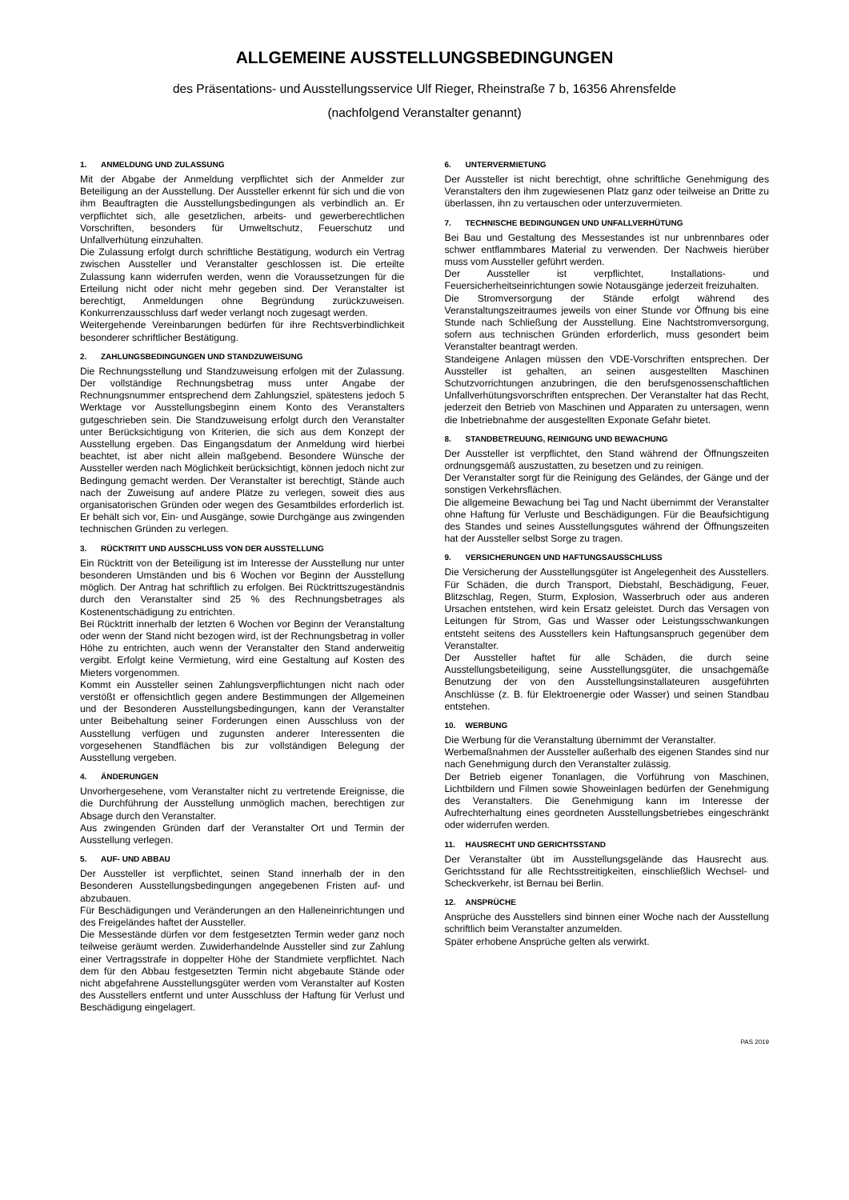ALLGEMEINE AUSSTELLUNGSBEDINGUNGEN
des Präsentations- und Ausstellungsservice Ulf Rieger, Rheinstraße 7 b, 16356 Ahrensfelde
(nachfolgend Veranstalter genannt)
1. ANMELDUNG UND ZULASSUNG
Mit der Abgabe der Anmeldung verpflichtet sich der Anmelder zur Beteiligung an der Ausstellung. Der Aussteller erkennt für sich und die von ihm Beauftragten die Ausstellungsbedingungen als verbindlich an. Er verpflichtet sich, alle gesetzlichen, arbeits- und gewerberechtlichen Vorschriften, besonders für Umweltschutz, Feuerschutz und Unfallverhütung einzuhalten.
Die Zulassung erfolgt durch schriftliche Bestätigung, wodurch ein Vertrag zwischen Aussteller und Veranstalter geschlossen ist. Die erteilte Zulassung kann widerrufen werden, wenn die Voraussetzungen für die Erteilung nicht oder nicht mehr gegeben sind. Der Veranstalter ist berechtigt, Anmeldungen ohne Begründung zurückzuweisen. Konkurrenzausschluss darf weder verlangt noch zugesagt werden.
Weitergehende Vereinbarungen bedürfen für ihre Rechtsverbindlichkeit besonderer schriftlicher Bestätigung.
2. ZAHLUNGSBEDINGUNGEN UND STANDZUWEISUNG
Die Rechnungsstellung und Standzuweisung erfolgen mit der Zulassung. Der vollständige Rechnungsbetrag muss unter Angabe der Rechnungsnummer entsprechend dem Zahlungsziel, spätestens jedoch 5 Werktage vor Ausstellungsbeginn einem Konto des Veranstalters gutgeschrieben sein. Die Standzuweisung erfolgt durch den Veranstalter unter Berücksichtigung von Kriterien, die sich aus dem Konzept der Ausstellung ergeben. Das Eingangsdatum der Anmeldung wird hierbei beachtet, ist aber nicht allein maßgebend. Besondere Wünsche der Aussteller werden nach Möglichkeit berücksichtigt, können jedoch nicht zur Bedingung gemacht werden. Der Veranstalter ist berechtigt, Stände auch nach der Zuweisung auf andere Plätze zu verlegen, soweit dies aus organisatorischen Gründen oder wegen des Gesamtbildes erforderlich ist. Er behält sich vor, Ein- und Ausgänge, sowie Durchgänge aus zwingenden technischen Gründen zu verlegen.
3. RÜCKTRITT UND AUSSCHLUSS VON DER AUSSTELLUNG
Ein Rücktritt von der Beteiligung ist im Interesse der Ausstellung nur unter besonderen Umständen und bis 6 Wochen vor Beginn der Ausstellung möglich. Der Antrag hat schriftlich zu erfolgen. Bei Rücktrittszugeständnis durch den Veranstalter sind 25 % des Rechnungsbetrages als Kostenentschädigung zu entrichten.
Bei Rücktritt innerhalb der letzten 6 Wochen vor Beginn der Veranstaltung oder wenn der Stand nicht bezogen wird, ist der Rechnungsbetrag in voller Höhe zu entrichten, auch wenn der Veranstalter den Stand anderweitig vergibt. Erfolgt keine Vermietung, wird eine Gestaltung auf Kosten des Mieters vorgenommen.
Kommt ein Aussteller seinen Zahlungsverpflichtungen nicht nach oder verstößt er offensichtlich gegen andere Bestimmungen der Allgemeinen und der Besonderen Ausstellungsbedingungen, kann der Veranstalter unter Beibehaltung seiner Forderungen einen Ausschluss von der Ausstellung verfügen und zugunsten anderer Interessenten die vorgesehenen Standflächen bis zur vollständigen Belegung der Ausstellung vergeben.
4. ÄNDERUNGEN
Unvorhergesehene, vom Veranstalter nicht zu vertretende Ereignisse, die die Durchführung der Ausstellung unmöglich machen, berechtigen zur Absage durch den Veranstalter.
Aus zwingenden Gründen darf der Veranstalter Ort und Termin der Ausstellung verlegen.
5. AUF- UND ABBAU
Der Aussteller ist verpflichtet, seinen Stand innerhalb der in den Besonderen Ausstellungsbedingungen angegebenen Fristen auf- und abzubauen.
Für Beschädigungen und Veränderungen an den Halleneinrichtungen und des Freigeländes haftet der Aussteller.
Die Messestände dürfen vor dem festgesetzten Termin weder ganz noch teilweise geräumt werden. Zuwiderhandelnde Aussteller sind zur Zahlung einer Vertragsstrafe in doppelter Höhe der Standmiete verpflichtet. Nach dem für den Abbau festgesetzten Termin nicht abgebaute Stände oder nicht abgefahrene Ausstellungsgüter werden vom Veranstalter auf Kosten des Ausstellers entfernt und unter Ausschluss der Haftung für Verlust und Beschädigung eingelagert.
6. UNTERVERMIETUNG
Der Aussteller ist nicht berechtigt, ohne schriftliche Genehmigung des Veranstalters den ihm zugewiesenen Platz ganz oder teilweise an Dritte zu überlassen, ihn zu vertauschen oder unterzuvermieten.
7. TECHNISCHE BEDINGUNGEN UND UNFALLVERHÜTUNG
Bei Bau und Gestaltung des Messestandes ist nur unbrennbares oder schwer entflammbares Material zu verwenden. Der Nachweis hierüber muss vom Aussteller geführt werden.
Der Aussteller ist verpflichtet, Installations- und Feuersicherheitseinrichtungen sowie Notausgänge jederzeit freizuhalten.
Die Stromversorgung der Stände erfolgt während des Veranstaltungszeitraumes jeweils von einer Stunde vor Öffnung bis eine Stunde nach Schließung der Ausstellung. Eine Nachtstromversorgung, sofern aus technischen Gründen erforderlich, muss gesondert beim Veranstalter beantragt werden.
Standeigene Anlagen müssen den VDE-Vorschriften entsprechen. Der Aussteller ist gehalten, an seinen ausgestellten Maschinen Schutzvorrichtungen anzubringen, die den berufsgenossenschaftlichen Unfallverhütungsvorschriften entsprechen. Der Veranstalter hat das Recht, jederzeit den Betrieb von Maschinen und Apparaten zu untersagen, wenn die Inbetriebnahme der ausgestellten Exponate Gefahr bietet.
8. STANDBETREUUNG, REINIGUNG UND BEWACHUNG
Der Aussteller ist verpflichtet, den Stand während der Öffnungszeiten ordnungsgemäß auszustatten, zu besetzen und zu reinigen.
Der Veranstalter sorgt für die Reinigung des Geländes, der Gänge und der sonstigen Verkehrsflächen.
Die allgemeine Bewachung bei Tag und Nacht übernimmt der Veranstalter ohne Haftung für Verluste und Beschädigungen. Für die Beaufsichtigung des Standes und seines Ausstellungsgutes während der Öffnungszeiten hat der Aussteller selbst Sorge zu tragen.
9. VERSICHERUNGEN UND HAFTUNGSAUSSCHLUSS
Die Versicherung der Ausstellungsgüter ist Angelegenheit des Ausstellers. Für Schäden, die durch Transport, Diebstahl, Beschädigung, Feuer, Blitzschlag, Regen, Sturm, Explosion, Wasserbruch oder aus anderen Ursachen entstehen, wird kein Ersatz geleistet. Durch das Versagen von Leitungen für Strom, Gas und Wasser oder Leistungsschwankungen entsteht seitens des Ausstellers kein Haftungsanspruch gegenüber dem Veranstalter.
Der Aussteller haftet für alle Schäden, die durch seine Ausstellungsbeteiligung, seine Ausstellungsgüter, die unsachgemäße Benutzung der von den Ausstellungsinstallateuren ausgeführten Anschlüsse (z. B. für Elektroenergie oder Wasser) und seinen Standbau entstehen.
10. WERBUNG
Die Werbung für die Veranstaltung übernimmt der Veranstalter.
Werbemaßnahmen der Aussteller außerhalb des eigenen Standes sind nur nach Genehmigung durch den Veranstalter zulässig.
Der Betrieb eigener Tonanlagen, die Vorführung von Maschinen, Lichtbildern und Filmen sowie Showeinlagen bedürfen der Genehmigung des Veranstalters. Die Genehmigung kann im Interesse der Aufrechterhaltung eines geordneten Ausstellungsbetriebes eingeschränkt oder widerrufen werden.
11. HAUSRECHT UND GERICHTSSTAND
Der Veranstalter übt im Ausstellungsgelände das Hausrecht aus. Gerichtsstand für alle Rechtsstreitigkeiten, einschließlich Wechsel- und Scheckverkehr, ist Bernau bei Berlin.
12. ANSPRÜCHE
Ansprüche des Ausstellers sind binnen einer Woche nach der Ausstellung schriftlich beim Veranstalter anzumelden.
Später erhobene Ansprüche gelten als verwirkt.
PAS 2019